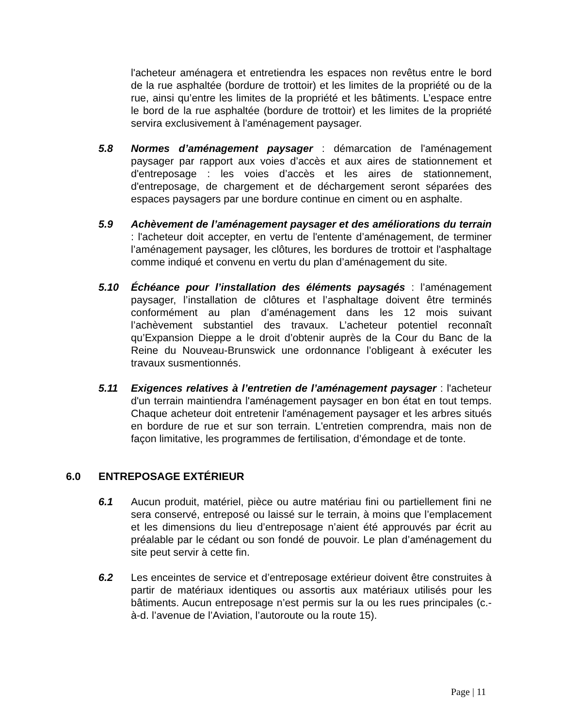l'acheteur aménagera et entretiendra les espaces non revêtus entre le bord de la rue asphaltée (bordure de trottoir) et les limites de la propriété ou de la rue, ainsi qu’entre les limites de la propriété et les bâtiments. L’espace entre le bord de la rue asphaltée (bordure de trottoir) et les limites de la propriété servira exclusivement à l'aménagement paysager.
5.8 Normes d’aménagement paysager : démarcation de l'aménagement paysager par rapport aux voies d’accès et aux aires de stationnement et d'entreposage : les voies d’accès et les aires de stationnement, d'entreposage, de chargement et de déchargement seront séparées des espaces paysagers par une bordure continue en ciment ou en asphalte.
5.9 Achèvement de l’aménagement paysager et des améliorations du terrain : l'acheteur doit accepter, en vertu de l'entente d’aménagement, de terminer l’aménagement paysager, les clôtures, les bordures de trottoir et l'asphaltage comme indiqué et convenu en vertu du plan d’aménagement du site.
5.10 Échéance pour l’installation des éléments paysagés : l’aménagement paysager, l’installation de clôtures et l’asphaltage doivent être terminés conformément au plan d’aménagement dans les 12 mois suivant l’achèvement substantiel des travaux. L’acheteur potentiel reconnaît qu’Expansion Dieppe a le droit d’obtenir auprès de la Cour du Banc de la Reine du Nouveau-Brunswick une ordonnance l’obligeant à exécuter les travaux susmentionnés.
5.11 Exigences relatives à l’entretien de l’aménagement paysager : l'acheteur d'un terrain maintiendra l'aménagement paysager en bon état en tout temps. Chaque acheteur doit entretenir l'aménagement paysager et les arbres situés en bordure de rue et sur son terrain. L'entretien comprendra, mais non de façon limitative, les programmes de fertilisation, d’émondage et de tonte.
6.0 ENTREPOSAGE EXTÉRIEUR
6.1 Aucun produit, matériel, pièce ou autre matériau fini ou partiellement fini ne sera conservé, entreposé ou laissé sur le terrain, à moins que l’emplacement et les dimensions du lieu d’entreposage n’aient été approuvés par écrit au préalable par le cédant ou son fondé de pouvoir. Le plan d’aménagement du site peut servir à cette fin.
6.2 Les enceintes de service et d’entreposage extérieur doivent être construites à partir de matériaux identiques ou assortis aux matériaux utilisés pour les bâtiments. Aucun entreposage n’est permis sur la ou les rues principales (c.-à-d. l’avenue de l’Aviation, l’autoroute ou la route 15).
Page | 11